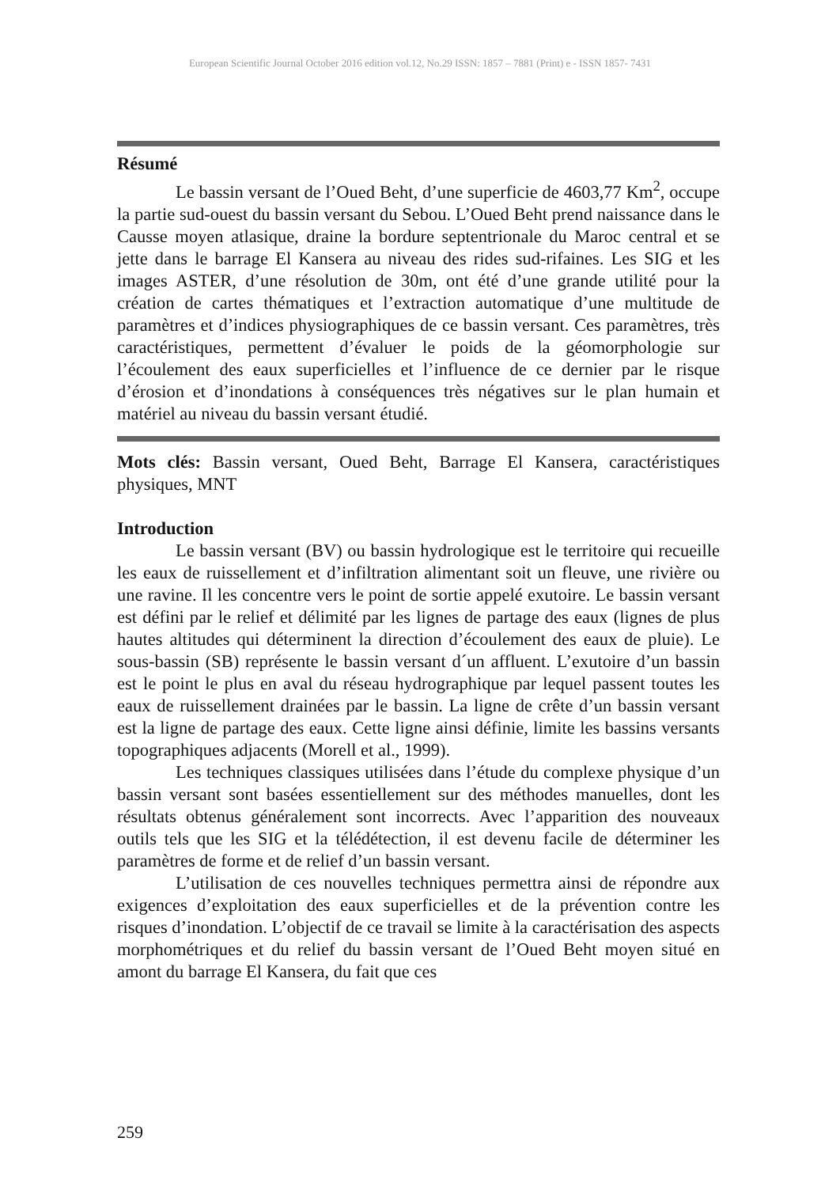European Scientific Journal October 2016 edition vol.12, No.29 ISSN: 1857 – 7881 (Print) e - ISSN 1857- 7431
Résumé
Le bassin versant de l’Oued Beht, d’une superficie de 4603,77 Km<sup>2</sup>, occupe la partie sud-ouest du bassin versant du Sebou. L’Oued Beht prend naissance dans le Causse moyen atlasique, draine la bordure septentrionale du Maroc central et se jette dans le barrage El Kansera au niveau des rides sud-rifaines. Les SIG et les images ASTER, d’une résolution de 30m, ont été d’une grande utilité pour la création de cartes thématiques et l’extraction automatique d’une multitude de paramètres et d’indices physiographiques de ce bassin versant. Ces paramètres, très caractéristiques, permettent d’évaluer le poids de la géomorphologie sur l’écoulement des eaux superficielles et l’influence de ce dernier par le risque d’érosion et d’inondations à conséquences très négatives sur le plan humain et matériel au niveau du bassin versant étudié.
Mots clés: Bassin versant, Oued Beht, Barrage El Kansera, caractéristiques physiques, MNT
Introduction
Le bassin versant (BV) ou bassin hydrologique est le territoire qui recueille les eaux de ruissellement et d’infiltration alimentant soit un fleuve, une rivière ou une ravine. Il les concentre vers le point de sortie appelé exutoire. Le bassin versant est défini par le relief et délimité par les lignes de partage des eaux (lignes de plus hautes altitudes qui déterminent la direction d’écoulement des eaux de pluie). Le sous-bassin (SB) représente le bassin versant d´un affluent. L’exutoire d’un bassin est le point le plus en aval du réseau hydrographique par lequel passent toutes les eaux de ruissellement drainées par le bassin. La ligne de crête d’un bassin versant est la ligne de partage des eaux. Cette ligne ainsi définie, limite les bassins versants topographiques adjacents (Morell et al., 1999).
Les techniques classiques utilisées dans l’étude du complexe physique d’un bassin versant sont basées essentiellement sur des méthodes manuelles, dont les résultats obtenus généralement sont incorrects. Avec l’apparition des nouveaux outils tels que les SIG et la télédétection, il est devenu facile de déterminer les paramètres de forme et de relief d’un bassin versant.
L’utilisation de ces nouvelles techniques permettra ainsi de répondre aux exigences d’exploitation des eaux superficielles et de la prévention contre les risques d’inondation. L’objectif de ce travail se limite à la caractérisation des aspects morphométriques et du relief du bassin versant de l’Oued Beht moyen situé en amont du barrage El Kansera, du fait que ces
259